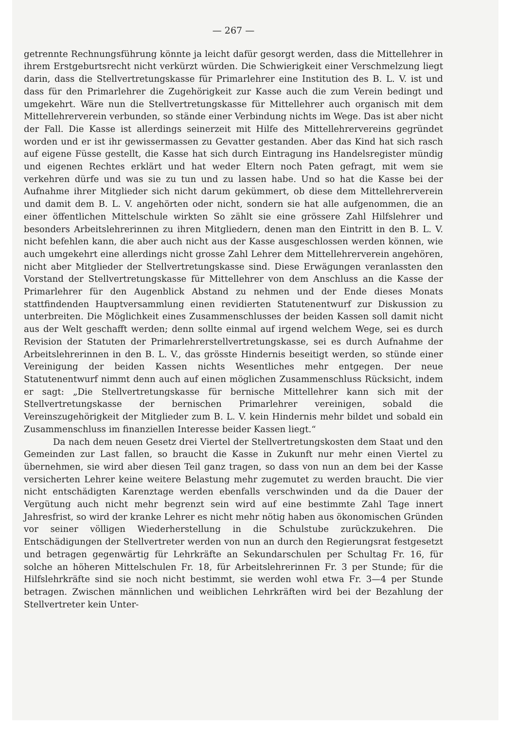— 267 —
getrennte Rechnungsführung könnte ja leicht dafür gesorgt werden, dass die Mittellehrer in ihrem Erstgeburtsrecht nicht verkürzt würden. Die Schwierigkeit einer Verschmelzung liegt darin, dass die Stellvertretungskasse für Primarlehrer eine Institution des B. L. V. ist und dass für den Primarlehrer die Zugehörigkeit zur Kasse auch die zum Verein bedingt und umgekehrt. Wäre nun die Stellvertretungskasse für Mittellehrer auch organisch mit dem Mittellehrerverein verbunden, so stände einer Verbindung nichts im Wege. Das ist aber nicht der Fall. Die Kasse ist allerdings seinerzeit mit Hilfe des Mittellehrervereins gegründet worden und er ist ihr gewissermassen zu Gevatter gestanden. Aber das Kind hat sich rasch auf eigene Füsse gestellt, die Kasse hat sich durch Eintragung ins Handelsregister mündig und eigenen Rechtes erklärt und hat weder Eltern noch Paten gefragt, mit wem sie verkehren dürfe und was sie zu tun und zu lassen habe. Und so hat die Kasse bei der Aufnahme ihrer Mitglieder sich nicht darum gekümmert, ob diese dem Mittellehrerverein und damit dem B. L. V. angehörten oder nicht, sondern sie hat alle aufgenommen, die an einer öffentlichen Mittelschule wirkten So zählt sie eine grössere Zahl Hilfslehrer und besonders Arbeitslehrerinnen zu ihren Mitgliedern, denen man den Eintritt in den B. L. V. nicht befehlen kann, die aber auch nicht aus der Kasse ausgeschlossen werden können, wie auch umgekehrt eine allerdings nicht grosse Zahl Lehrer dem Mittellehrerverein angehören, nicht aber Mitglieder der Stellvertretungskasse sind. Diese Erwägungen veranlassten den Vorstand der Stellvertretungskasse für Mittellehrer von dem Anschluss an die Kasse der Primarlehrer für den Augenblick Abstand zu nehmen und der Ende dieses Monats stattfindenden Hauptversammlung einen revidierten Statutenentwurf zur Diskussion zu unterbreiten. Die Möglichkeit eines Zusammenschlusses der beiden Kassen soll damit nicht aus der Welt geschafft werden; denn sollte einmal auf irgend welchem Wege, sei es durch Revision der Statuten der Primarlehrerstellvertretungskasse, sei es durch Aufnahme der Arbeitslehrerinnen in den B. L. V., das grösste Hindernis beseitigt werden, so stünde einer Vereinigung der beiden Kassen nichts Wesentliches mehr entgegen. Der neue Statutenentwurf nimmt denn auch auf einen möglichen Zusammenschluss Rücksicht, indem er sagt: „Die Stellvertretungskasse für bernische Mittellehrer kann sich mit der Stellvertretungskasse der bernischen Primarlehrer vereinigen, sobald die Vereinszugehörigkeit der Mitglieder zum B. L. V. kein Hindernis mehr bildet und sobald ein Zusammenschluss im finanziellen Interesse beider Kassen liegt.“
Da nach dem neuen Gesetz drei Viertel der Stellvertretungskosten dem Staat und den Gemeinden zur Last fallen, so braucht die Kasse in Zukunft nur mehr einen Viertel zu übernehmen, sie wird aber diesen Teil ganz tragen, so dass von nun an dem bei der Kasse versicherten Lehrer keine weitere Belastung mehr zugemutet zu werden braucht. Die vier nicht entschädigten Karenztage werden ebenfalls verschwinden und da die Dauer der Vergütung auch nicht mehr begrenzt sein wird auf eine bestimmte Zahl Tage innert Jahresfrist, so wird der kranke Lehrer es nicht mehr nötig haben aus ökonomischen Gründen vor seiner völligen Wiederherstellung in die Schulstube zurückzukehren. Die Entschädigungen der Stellvertreter werden von nun an durch den Regierungsrat festgesetzt und betragen gegenwärtig für Lehrkräfte an Sekundarschulen per Schultag Fr. 16, für solche an höheren Mittelschulen Fr. 18, für Arbeitslehrerinnen Fr. 3 per Stunde; für die Hilfslehrkräfte sind sie noch nicht bestimmt, sie werden wohl etwa Fr. 3—4 per Stunde betragen. Zwischen männlichen und weiblichen Lehrkräften wird bei der Bezahlung der Stellvertreter kein Unter-